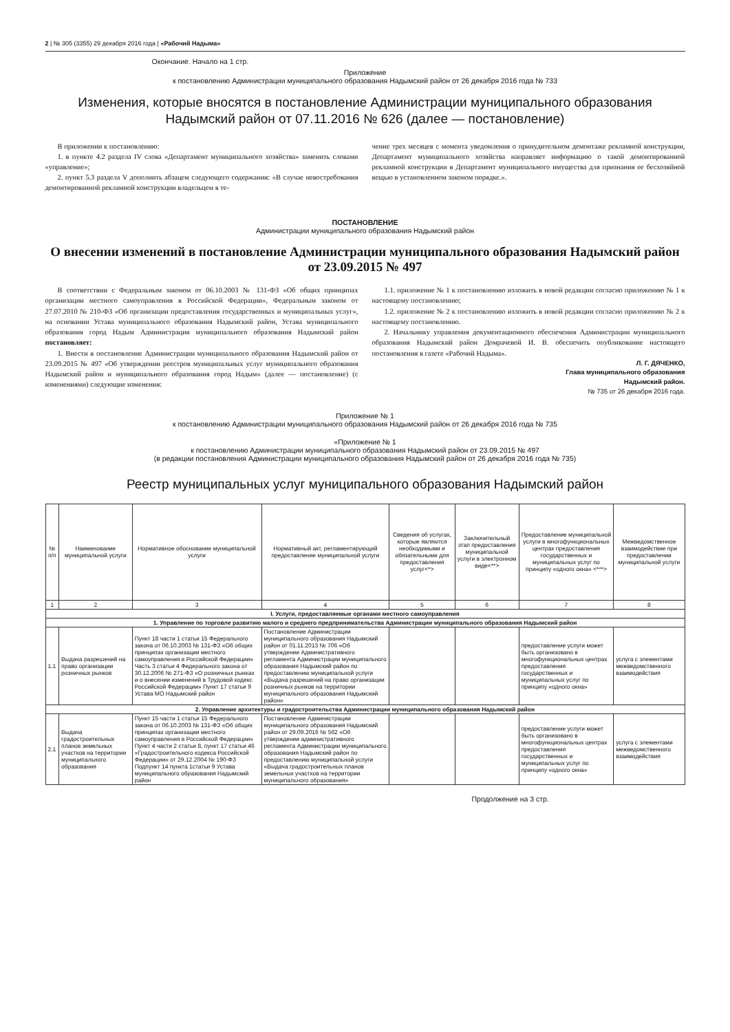2 | № 305 (3355) 29 декабря 2016 года | «Рабочий Надыма»
Окончание. Начало на 1 стр.
Приложение
к постановлению Администрации муниципального образования Надымский район от 26 декабря 2016 года № 733
Изменения, которые вносятся в постановление Администрации муниципального образования Надымский район от 07.11.2016 № 626 (далее — постановление)
В приложении к постановлению:
1. в пункте 4.2 раздела IV слова «Департамент муниципального хозяйства» заменить словами «управление»;
2. пункт 5.3 раздела V дополнить абзацем следующего содержания: «В случае невостребования демонтированной рекламной конструкции владельцем в те-
чение трех месяцев с момента уведомления о принудительном демонтаже рекламной конструкции, Департамент муниципального хозяйства направляет информацию о такой демонтированной рекламной конструкции в Департамент муниципального имущества для признания ее бесхозяйной вещью в установленном законом порядке.».
ПОСТАНОВЛЕНИЕ
Администрации муниципального образования Надымский район
О внесении изменений в постановление Администрации муниципального образования Надымский район от 23.09.2015 № 497
В соответствии с Федеральным законом от 06.10.2003 № 131-ФЗ «Об общих принципах организации местного самоуправления в Российской Федерации», Федеральным законом от 27.07.2010 № 210-ФЗ «Об организации предоставления государственных и муниципальных услуг», на основании Устава муниципального образования Надымский район, Устава муниципального образования город Надым Администрация муниципального образования Надымский район постановляет:
1. Внести в постановление Администрации муниципального образования Надымский район от 23.09.2015 № 497 «Об утверждении реестров муниципальных услуг муниципального образования Надымский район и муниципального образования город Надым» (далее — постановление) (с изменениями) следующие изменения:
1.1. приложение № 1 к постановлению изложить в новой редакции согласно приложению № 1 к настоящему постановлению;
1.2. приложение № 2 к постановлению изложить в новой редакции согласно приложению № 2 к настоящему постановлению.
2. Начальнику управления документационного обеспечения Администрации муниципального образования Надымский район Домрачевой И. В. обеспечить опубликование настоящего постановления в газете «Рабочий Надыма».
Л. Г. ДЯЧЕНКО,
Глава муниципального образования
Надымский район.
№ 735 от 26 декабря 2016 года.
Приложение № 1
к постановлению Администрации муниципального образования Надымский район от 26 декабря 2016 года № 735
«Приложение № 1
к постановлению Администрации муниципального образования Надымский район от 23.09.2015 № 497
(в редакции постановления Администрации муниципального образования Надымский район от 26 декабря 2016 года № 735)
Реестр муниципальных услуг муниципального образования Надымский район
| № п/п | Наименование муниципальной услуги | Нормативное обоснование муниципальной услуги | Нормативный акт, регламентирующий предоставление муниципальной услуги | Сведения об услугах, которые являются необходимыми и обязательными для предоставления услуг<*> | Заключительный этап предоставления муниципальной услуги в электронном виде<**> | Предоставление муниципальной услуги в многофункциональных центрах предоставления государственных и муниципальных услуг по принципу «одного окна» <***> | Межведомственное взаимодействие при предоставлении муниципальной услуги |
| --- | --- | --- | --- | --- | --- | --- | --- |
| 1 | 2 | 3 | 4 | 5 | 6 | 7 | 8 |
| I. Услуги, предоставляемые органами местного самоуправления | | | | | | | |
| 1. Управление по торговле развитию малого и среднего предпринимательства Администрации муниципального образования Надымский район | | | | | | | |
| 1.1 | Выдача разрешений на право организации розничных рынков | Пункт 18 части 1 статьи 15 Федерального закона от 06.10.2003 № 131-ФЗ «Об общих принципах организации местного самоуправления в Российской Федерации» Часть 3 статьи 4 Федерального закона от 30.12.2006 № 271-ФЗ «О розничных рынках и о внесении изменений в Трудовой кодекс Российской Федерации» Пункт 17 статьи 9 Устава МО Надымский район | Постановление Администрации муниципального образования Надымский район от 01.11.2013 № 706 «Об утверждении Административного регламента Администрации муниципального образования Надымский район по предоставлению муниципальной услуги «Выдача разрешений на право организации розничных рынков на территории муниципального образования Надымский район» | | | предоставление услуги может быть организовано в многофункциональных центрах предоставления государственных и муниципальных услуг по принципу «одного окна» | услуга с элементами межведомственного взаимодействия |
| 2. Управление архитектуры и градостроительства Администрации муниципального образования Надымский район | | | | | | | |
| 2.1 | Выдача градостроительных планов земельных участков на территории муниципального образования | Пункт 15 части 1 статьи 15 Федерального закона от 06.10.2003 № 131-ФЗ «Об общих принципах организации местного самоуправления в Российской Федерации» Пункт 4 части 2 статьи 8, пункт 17 статьи 46 «Градостроительного кодекса Российской Федерации» от 29.12.2004 № 190-ФЗ Подпункт 14 пункта 1статьи 9 Устава муниципального образования Надымский район | Постановление Администрации муниципального образования Надымский район от 29.09.2016 № 562 «Об утверждении административного регламента Администрации муниципального образования Надымский район по предоставлению муниципальной услуги «Выдача градостроительных планов земельных участков на территории муниципального образования» | | | предоставление услуги может быть организовано в многофункциональных центрах предоставления государственных и муниципальных услуг по принципу «одного окна» | услуга с элементами межведомственного взаимодействия |
Продолжение на 3 стр.